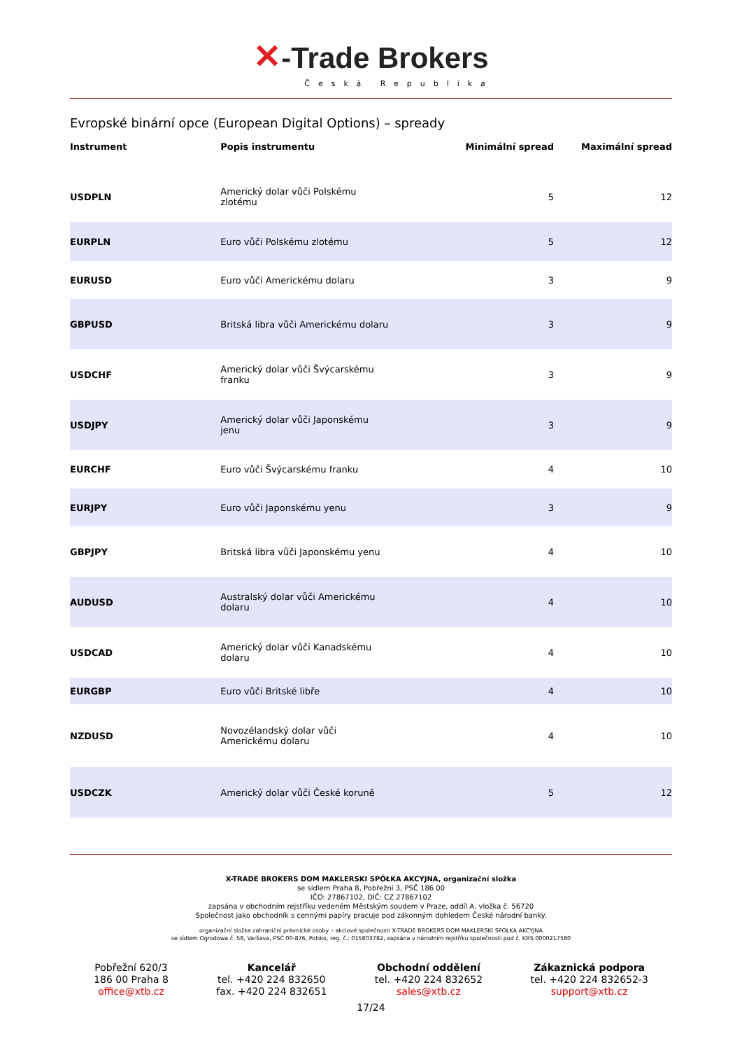✕-Trade Brokers
Česká Republika
Evropské binární opce (European Digital Options) – spready
| Instrument | Popis instrumentu | Minimální spread | Maximální spread |
| --- | --- | --- | --- |
| USDPLN | Americký dolar vůči Polskému zlotému | 5 | 12 |
| EURPLN | Euro vůči Polskému zlotému | 5 | 12 |
| EURUSD | Euro vůči Americkému dolaru | 3 | 9 |
| GBPUSD | Britská libra vůči Americkému dolaru | 3 | 9 |
| USDCHF | Americký dolar vůči Švýcarskému franku | 3 | 9 |
| USDJPY | Americký dolar vůči Japonskému jenu | 3 | 9 |
| EURCHF | Euro vůči Švýcarskému franku | 4 | 10 |
| EURJPY | Euro vůči Japonskému yenu | 3 | 9 |
| GBPJPY | Britská libra vůči Japonskému yenu | 4 | 10 |
| AUDUSD | Australský dolar vůči Americkému dolaru | 4 | 10 |
| USDCAD | Americký dolar vůči Kanadskému dolaru | 4 | 10 |
| EURGBP | Euro vůči Britské libře | 4 | 10 |
| NZDUSD | Novozélandský dolar vůči Americkému dolaru | 4 | 10 |
| USDCZK | Americký dolar vůči České koruně | 5 | 12 |
X-TRADE BROKERS DOM MAKLERSKI SPÓŁKA AKCYJNA, organizační složka
se sídlem Praha 8, Pobřežní 3, PSČ 186 00
IČO: 27867102, DIČ: CZ 27867102
zapsána v obchodním rejstříku vedeném Městským soudem v Praze, oddíl A, vložka č. 56720
Společnost jako obchodník s cennými papíry pracuje pod zákonným dohledem České národní banky.
organizační složka zahraniční právnické osoby – akciové společnosti X-TRADE BROKERS DOM MAKLERSKI SPÓŁKA AKCYJNA
se sídlem Ogrodowa č. 58, Varšava, PSČ 00-876, Polsko, reg. č.: 015803782, zapsána v národním rejstříku společností pod č. KRS 0000217580
Pobřežní 620/3
186 00 Praha 8
office@xtb.cz
Kancelář
tel. +420 224 832650
fax. +420 224 832651
Obchodní oddělení
tel. +420 224 832652
sales@xtb.cz
Zákaznická podpora
tel. +420 224 832652-3
support@xtb.cz
17/24